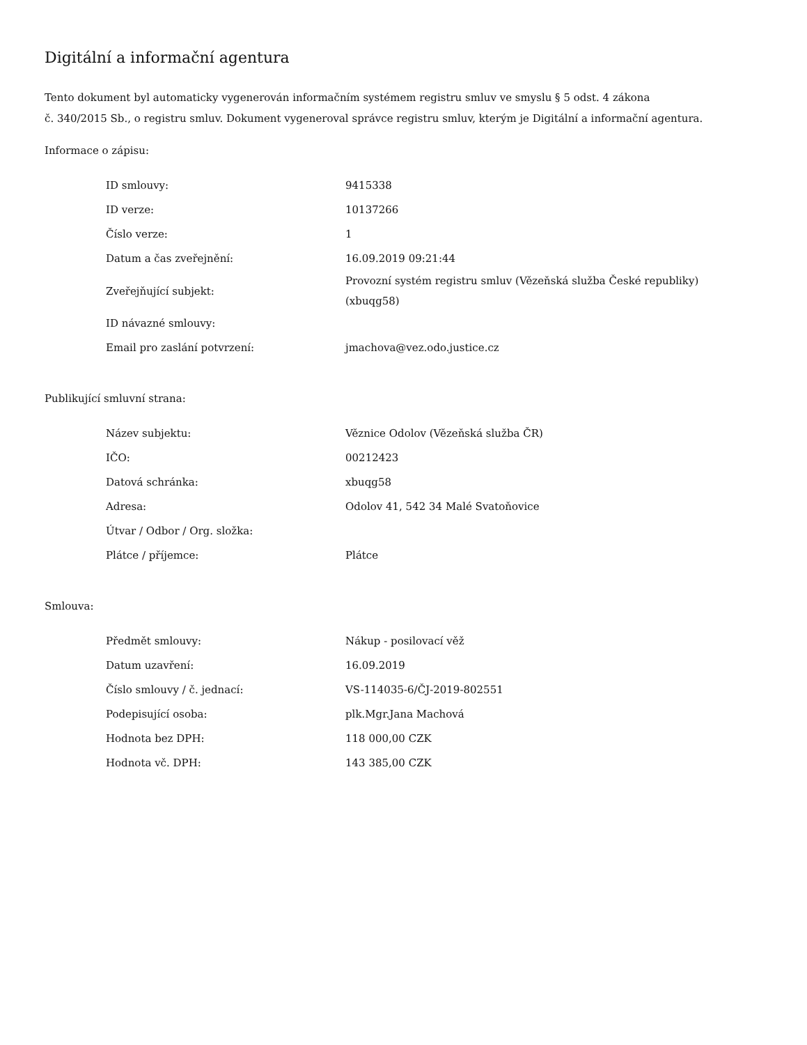Digitální a informační agentura
Tento dokument byl automaticky vygenerován informačním systémem registru smluv ve smyslu § 5 odst. 4 zákona
č. 340/2015 Sb., o registru smluv. Dokument vygeneroval správce registru smluv, kterým je Digitální a informační agentura.
Informace o zápisu:
| ID smlouvy: | 9415338 |
| ID verze: | 10137266 |
| Číslo verze: | 1 |
| Datum a čas zveřejnění: | 16.09.2019 09:21:44 |
| Zveřejňující subjekt: | Provozní systém registru smluv (Vězeňská služba České republiky) (xbuqg58) |
| ID návazné smlouvy: | |
| Email pro zaslání potvrzení: | jmachova@vez.odo.justice.cz |
Publikující smluvní strana:
| Název subjektu: | Věznice Odolov (Vězeňská služba ČR) |
| IČO: | 00212423 |
| Datová schránka: | xbuqg58 |
| Adresa: | Odolov 41, 542 34 Malé Svatoňovice |
| Útvar / Odbor / Org. složka: | |
| Plátce / příjemce: | Plátce |
Smlouva:
| Předmět smlouvy: | Nákup - posilovací věž |
| Datum uzavření: | 16.09.2019 |
| Číslo smlouvy / č. jednací: | VS-114035-6/ČJ-2019-802551 |
| Podepisující osoba: | plk.Mgr.Jana Machová |
| Hodnota bez DPH: | 118 000,00 CZK |
| Hodnota vč. DPH: | 143 385,00 CZK |